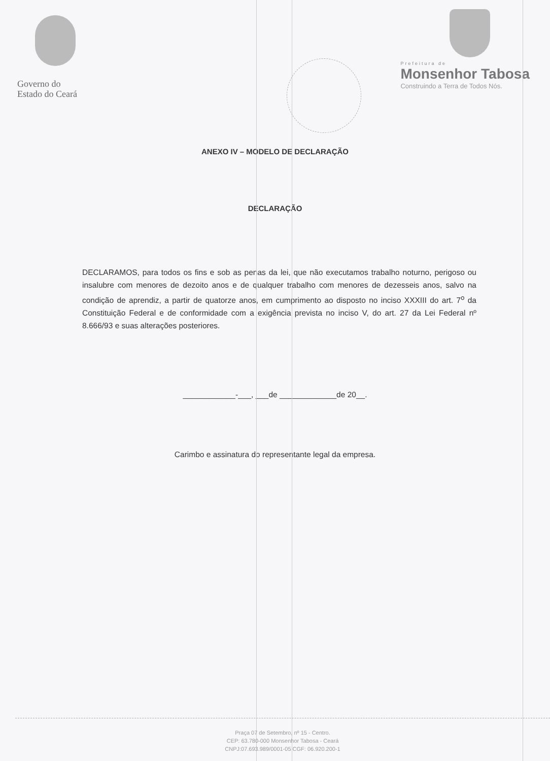Governo do
Estado do Ceará
Prefeitura de
Monsenhor Tabosa
Construindo a Terra de Todos Nós.
ANEXO IV – MODELO DE DECLARAÇÃO
DECLARAÇÃO
DECLARAMOS, para todos os fins e sob as penas da lei, que não executamos trabalho noturno, perigoso ou insalubre com menores de dezoito anos e de qualquer trabalho com menores de dezesseis anos, salvo na condição de aprendiz, a partir de quatorze anos, em cumprimento ao disposto no inciso XXXIII do art. 7<sup>o</sup> da Constituição Federal e de conformidade com a exigência prevista no inciso V, do art. 27 da Lei Federal nº 8.666/93 e suas alterações posteriores.
____________-___, ___de _____________de 20__.
Carimbo e assinatura do representante legal da empresa.
Praça 07 de Setembro, nº 15 - Centro.
CEP: 63.780-000 Monsenhor Tabosa - Ceará
CNPJ:07.693.989/0001-05 CGF: 06.920.200-1